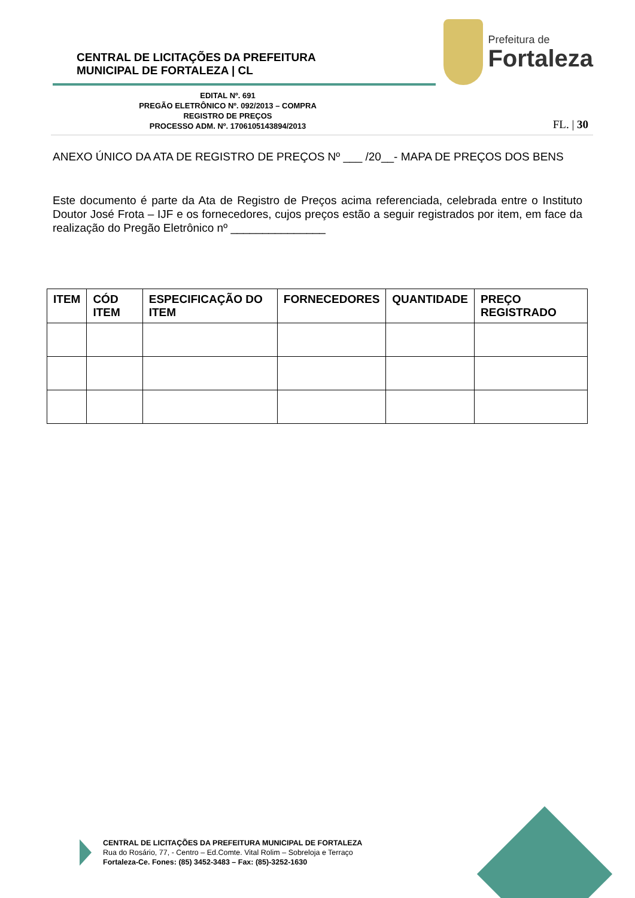CENTRAL DE LICITAÇÕES DA PREFEITURA
MUNICIPAL DE FORTALEZA | CL
Prefeitura de
Fortaleza
EDITAL Nº. 691
PREGÃO ELETRÔNICO Nº. 092/2013 – COMPRA
REGISTRO DE PREÇOS
PROCESSO ADM. Nº. 1706105143894/2013
FL. | 30
ANEXO ÚNICO DA ATA DE REGISTRO DE PREÇOS Nº ___ /20__- MAPA DE PREÇOS DOS BENS
Este documento é parte da Ata de Registro de Preços acima referenciada, celebrada entre o Instituto Doutor José Frota – IJF e os fornecedores, cujos preços estão a seguir registrados por item, em face da realização do Pregão Eletrônico nº _______________
| ITEM | CÓD ITEM | ESPECIFICAÇÃO DO ITEM | FORNECEDORES | QUANTIDADE | PREÇO REGISTRADO |
| --- | --- | --- | --- | --- | --- |
CENTRAL DE LICITAÇÕES DA PREFEITURA MUNICIPAL DE FORTALEZA
Rua do Rosário, 77, - Centro – Ed.Comte. Vital Rolim – Sobreloja e Terraço
Fortaleza-Ce. Fones: (85) 3452-3483 – Fax: (85)-3252-1630